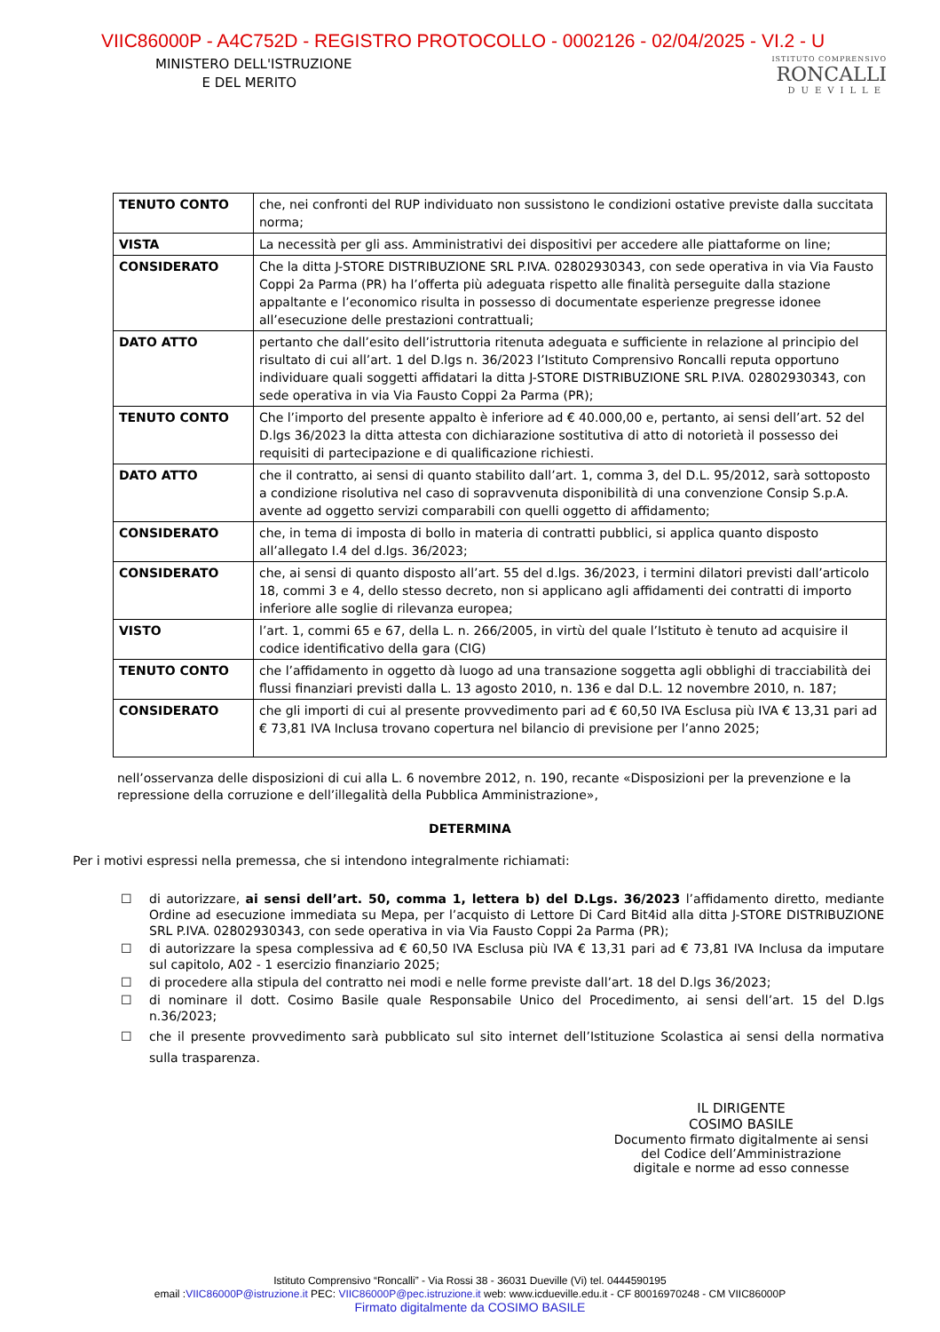VIIC86000P - A4C752D - REGISTRO PROTOCOLLO - 0002126 - 02/04/2025 - VI.2 - U
MINISTERO DELL'ISTRUZIONE
E DEL MERITO
ISTITUTO COMPRENSIVO
RONCALLI
DUEVILLE
| TENUTO CONTO | che, nei confronti del RUP individuato non sussistono le condizioni ostative previste dalla succitata norma; |
| VISTA | La necessità per gli ass. Amministrativi dei dispositivi per accedere alle piattaforme on line; |
| CONSIDERATO | Che la ditta J-STORE DISTRIBUZIONE SRL P.IVA. 02802930343, con sede operativa in via Via Fausto Coppi 2a Parma (PR) ha l’offerta più adeguata rispetto alle finalità perseguite dalla stazione appaltante e l’economico risulta in possesso di documentate esperienze pregresse idonee all’esecuzione delle prestazioni contrattuali; |
| DATO ATTO | pertanto che dall’esito dell’istruttoria ritenuta adeguata e sufficiente in relazione al principio del risultato di cui all’art. 1 del D.lgs n. 36/2023 l’Istituto Comprensivo Roncalli reputa opportuno individuare quali soggetti affidatari la ditta J-STORE DISTRIBUZIONE SRL P.IVA. 02802930343, con sede operativa in via Via Fausto Coppi 2a Parma (PR); |
| TENUTO CONTO | Che l’importo del presente appalto è inferiore ad € 40.000,00 e, pertanto, ai sensi dell’art. 52 del D.lgs 36/2023 la ditta attesta con dichiarazione sostitutiva di atto di notorietà il possesso dei requisiti di partecipazione e di qualificazione richiesti. |
| DATO ATTO | che il contratto, ai sensi di quanto stabilito dall’art. 1, comma 3, del D.L. 95/2012, sarà sottoposto a condizione risolutiva nel caso di sopravvenuta disponibilità di una convenzione Consip S.p.A. avente ad oggetto servizi comparabili con quelli oggetto di affidamento; |
| CONSIDERATO | che, in tema di imposta di bollo in materia di contratti pubblici, si applica quanto disposto all’allegato I.4 del d.lgs. 36/2023; |
| CONSIDERATO | che, ai sensi di quanto disposto all’art. 55 del d.lgs. 36/2023, i termini dilatori previsti dall’articolo 18, commi 3 e 4, dello stesso decreto, non si applicano agli affidamenti dei contratti di importo inferiore alle soglie di rilevanza europea; |
| VISTO | l’art. 1, commi 65 e 67, della L. n. 266/2005, in virtù del quale l’Istituto è tenuto ad acquisire il codice identificativo della gara (CIG) |
| TENUTO CONTO | che l’affidamento in oggetto dà luogo ad una transazione soggetta agli obblighi di tracciabilità dei flussi finanziari previsti dalla L. 13 agosto 2010, n. 136 e dal D.L. 12 novembre 2010, n. 187; |
| CONSIDERATO | che gli importi di cui al presente provvedimento pari ad € 60,50 IVA Esclusa più IVA € 13,31 pari ad € 73,81 IVA Inclusa trovano copertura nel bilancio di previsione per l’anno 2025; |
nell’osservanza delle disposizioni di cui alla L. 6 novembre 2012, n. 190, recante «Disposizioni per la prevenzione e la repressione della corruzione e dell’illegalità della Pubblica Amministrazione»,
DETERMINA
Per i motivi espressi nella premessa, che si intendono integralmente richiamati:
☐ di autorizzare, ai sensi dell’art. 50, comma 1, lettera b) del D.Lgs. 36/2023 l’affidamento diretto, mediante Ordine ad esecuzione immediata su Mepa, per l’acquisto di Lettore Di Card Bit4id alla ditta J-STORE DISTRIBUZIONE SRL P.IVA. 02802930343, con sede operativa in via Via Fausto Coppi 2a Parma (PR);
☐ di autorizzare la spesa complessiva ad € 60,50 IVA Esclusa più IVA € 13,31 pari ad € 73,81 IVA Inclusa da imputare sul capitolo, A02 - 1 esercizio finanziario 2025;
☐ di procedere alla stipula del contratto nei modi e nelle forme previste dall’art. 18 del D.lgs 36/2023;
☐ di nominare il dott. Cosimo Basile quale Responsabile Unico del Procedimento, ai sensi dell’art. 15 del D.lgs n.36/2023;
☐ che il presente provvedimento sarà pubblicato sul sito internet dell’Istituzione Scolastica ai sensi della normativa sulla trasparenza.
IL DIRIGENTE
COSIMO BASILE
Documento firmato digitalmente ai sensi
del Codice dell’Amministrazione
digitale e norme ad esso connesse
Istituto Comprensivo “Roncalli” - Via Rossi 38 - 36031 Dueville (Vi) tel. 0444590195
email :VIIC86000P@istruzione.it PEC: VIIC86000P@pec.istruzione.it web: www.icdueville.edu.it - CF 80016970248 - CM VIIC86000P
Firmato digitalmente da COSIMO BASILE